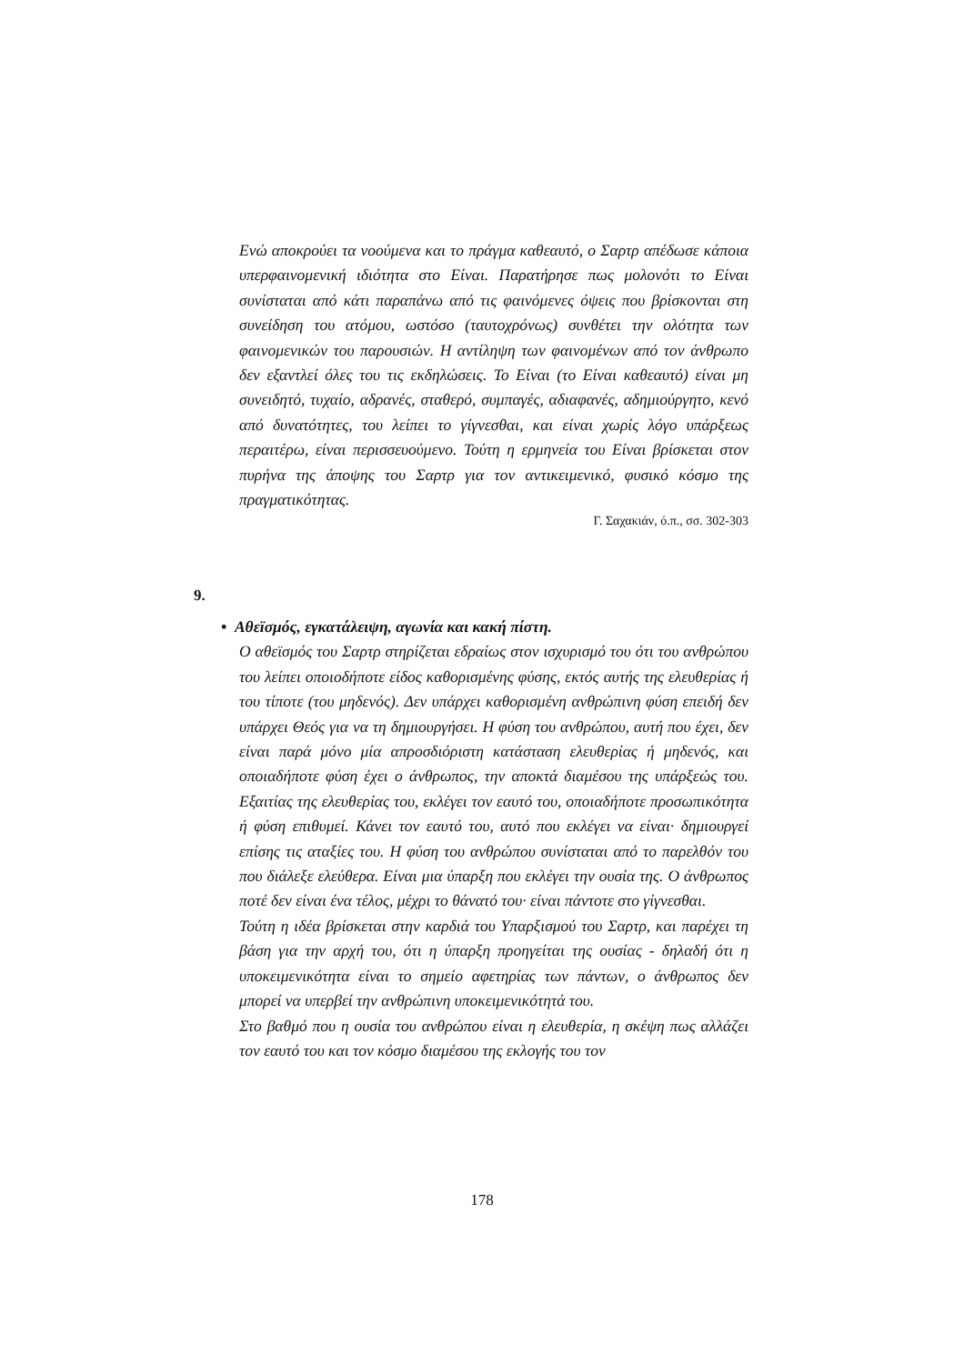Ενώ αποκρούει τα νοούμενα και το πράγμα καθεαυτό, ο Σαρτρ απέδωσε κάποια υπερφαινομενική ιδιότητα στο Είναι. Παρατήρησε πως μολονότι το Είναι συνίσταται από κάτι παραπάνω από τις φαινόμενες όψεις που βρίσκονται στη συνείδηση του ατόμου, ωστόσο (ταυτοχρόνως) συνθέτει την ολότητα των φαινομενικών του παρουσιών. Η αντίληψη των φαινομένων από τον άνθρωπο δεν εξαντλεί όλες του τις εκδηλώσεις. Το Είναι (το Είναι καθεαυτό) είναι μη συνειδητό, τυχαίο, αδρανές, σταθερό, συμπαγές, αδιαφανές, αδημιούργητο, κενό από δυνατότητες, του λείπει το γίγνεσθαι, και είναι χωρίς λόγο υπάρξεως περαιτέρω, είναι περισσευούμενο. Τούτη η ερμηνεία του Είναι βρίσκεται στον πυρήνα της άποψης του Σαρτρ για τον αντικειμενικό, φυσικό κόσμο της πραγματικότητας.
Γ. Σαχακιάν, ό.π., σσ. 302-303
9.
• Αθεϊσμός, εγκατάλειψη, αγωνία και κακή πίστη.
Ο αθεϊσμός του Σαρτρ στηρίζεται εδραίως στον ισχυρισμό του ότι του ανθρώπου του λείπει οποιοδήποτε είδος καθορισμένης φύσης, εκτός αυτής της ελευθερίας ή του τίποτε (του μηδενός). Δεν υπάρχει καθορισμένη ανθρώπινη φύση επειδή δεν υπάρχει Θεός για να τη δημιουργήσει. Η φύση του ανθρώπου, αυτή που έχει, δεν είναι παρά μόνο μία απροσδιόριστη κατάσταση ελευθερίας ή μηδενός, και οποιαδήποτε φύση έχει ο άνθρωπος, την αποκτά διαμέσου της υπάρξεώς του. Εξαιτίας της ελευθερίας του, εκλέγει τον εαυτό του, οποιαδήποτε προσωπικότητα ή φύση επιθυμεί. Κάνει τον εαυτό του, αυτό που εκλέγει να είναι· δημιουργεί επίσης τις αταξίες του. Η φύση του ανθρώπου συνίσταται από το παρελθόν του που διάλεξε ελεύθερα. Είναι μια ύπαρξη που εκλέγει την ουσία της. Ο άνθρωπος ποτέ δεν είναι ένα τέλος, μέχρι το θάνατό του· είναι πάντοτε στο γίγνεσθαι.
Τούτη η ιδέα βρίσκεται στην καρδιά του Υπαρξισμού του Σαρτρ, και παρέχει τη βάση για την αρχή του, ότι η ύπαρξη προηγείται της ουσίας - δηλαδή ότι η υποκειμενικότητα είναι το σημείο αφετηρίας των πάντων, ο άνθρωπος δεν μπορεί να υπερβεί την ανθρώπινη υποκειμενικότητά του.
Στο βαθμό που η ουσία του ανθρώπου είναι η ελευθερία, η σκέψη πως αλλάζει τον εαυτό του και τον κόσμο διαμέσου της εκλογής του τον
178